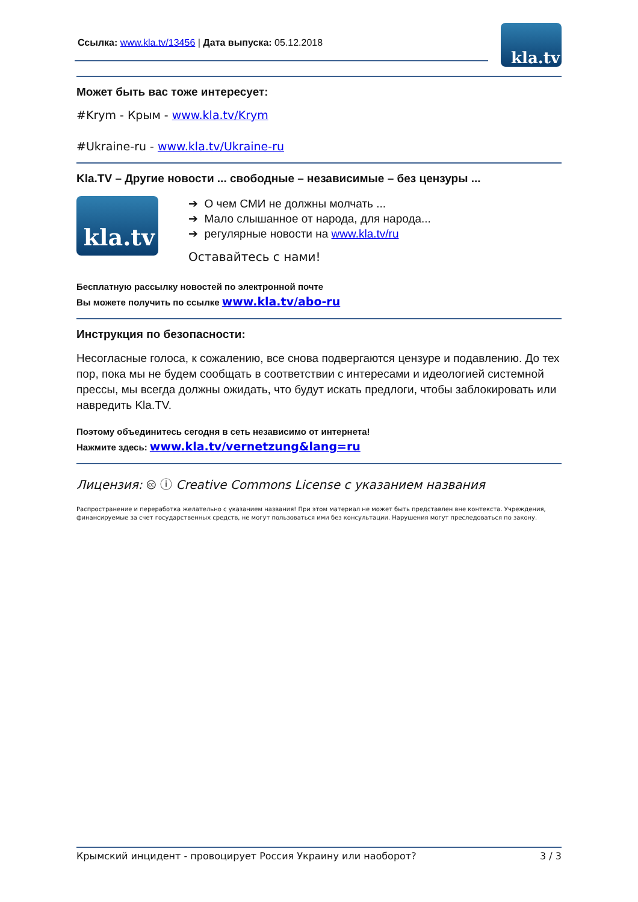Ссылка: www.kla.tv/13456 | Дата выпуска: 05.12.2018
kla.tv
Может быть вас тоже интересует:
#Krym - Крым - www.kla.tv/Krym
#Ukraine-ru - www.kla.tv/Ukraine-ru
Kla.TV – Другие новости ... свободные – независимые – без цензуры ...
kla.tv
➔ О чем СМИ не должны молчать ...
➔ Мало слышанное от народа, для народа...
➔ регулярные новости на www.kla.tv/ru
Оставайтесь с нами!
Бесплатную рассылку новостей по электронной почте
Вы можете получить по ссылке www.kla.tv/abo-ru
Инструкция по безопасности:
Несогласные голоса, к сожалению, все снова подвергаются цензуре и подавлению. До тех пор, пока мы не будем сообщать в соответствии с интересами и идеологией системной прессы, мы всегда должны ожидать, что будут искать предлоги, чтобы заблокировать или навредить Kla.TV.
Поэтому объединитесь сегодня в сеть независимо от интернета!
Нажмите здесь: www.kla.tv/vernetzung&lang=ru
Лицензия: 🅭 ⓘ Creative Commons License с указанием названия
Распространение и переработка желательно с указанием названия! При этом материал не может быть представлен вне контекста. Учреждения, финансируемые за счет государственных средств, не могут пользоваться ими без консультации. Нарушения могут преследоваться по закону.
Крымский инцидент - провоцирует Россия Украину или наоборот? 3 / 3